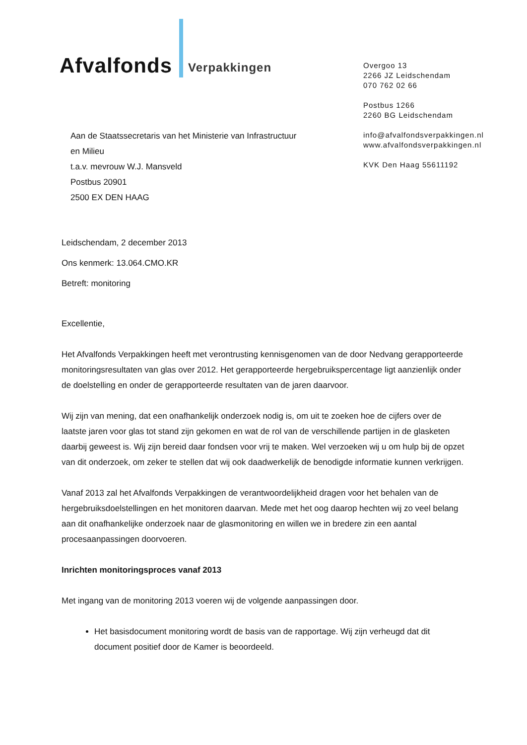Afvalfonds Verpakkingen
Overgoo 13
2266 JZ Leidschendam
070 762 02 66
Postbus 1266
2260 BG Leidschendam
info@afvalfondsverpakkingen.nl
www.afvalfondsverpakkingen.nl
KVK Den Haag 55611192
Aan de Staatssecretaris van het Ministerie van Infrastructuur
en Milieu
t.a.v. mevrouw W.J. Mansveld
Postbus 20901
2500 EX DEN HAAG
Leidschendam, 2 december 2013
Ons kenmerk: 13.064.CMO.KR
Betreft: monitoring
Excellentie,
Het Afvalfonds Verpakkingen heeft met verontrusting kennisgenomen van de door Nedvang gerapporteerde monitoringsresultaten van glas over 2012. Het gerapporteerde hergebruikspercentage ligt aanzienlijk onder de doelstelling en onder de gerapporteerde resultaten van de jaren daarvoor.
Wij zijn van mening, dat een onafhankelijk onderzoek nodig is, om uit te zoeken hoe de cijfers over de laatste jaren voor glas tot stand zijn gekomen en wat de rol van de verschillende partijen in de glasketen daarbij geweest is. Wij zijn bereid daar fondsen voor vrij te maken. Wel verzoeken wij u om hulp bij de opzet van dit onderzoek, om zeker te stellen dat wij ook daadwerkelijk de benodigde informatie kunnen verkrijgen.
Vanaf 2013 zal het Afvalfonds Verpakkingen de verantwoordelijkheid dragen voor het behalen van de hergebruiksdoelstellingen en het monitoren daarvan. Mede met het oog daarop hechten wij zo veel belang aan dit onafhankelijke onderzoek naar de glasmonitoring en willen we in bredere zin een aantal procesaanpassingen doorvoeren.
Inrichten monitoringsproces vanaf 2013
Met ingang van de monitoring 2013 voeren wij de volgende aanpassingen door.
Het basisdocument monitoring wordt de basis van de rapportage. Wij zijn verheugd dat dit document positief door de Kamer is beoordeeld.